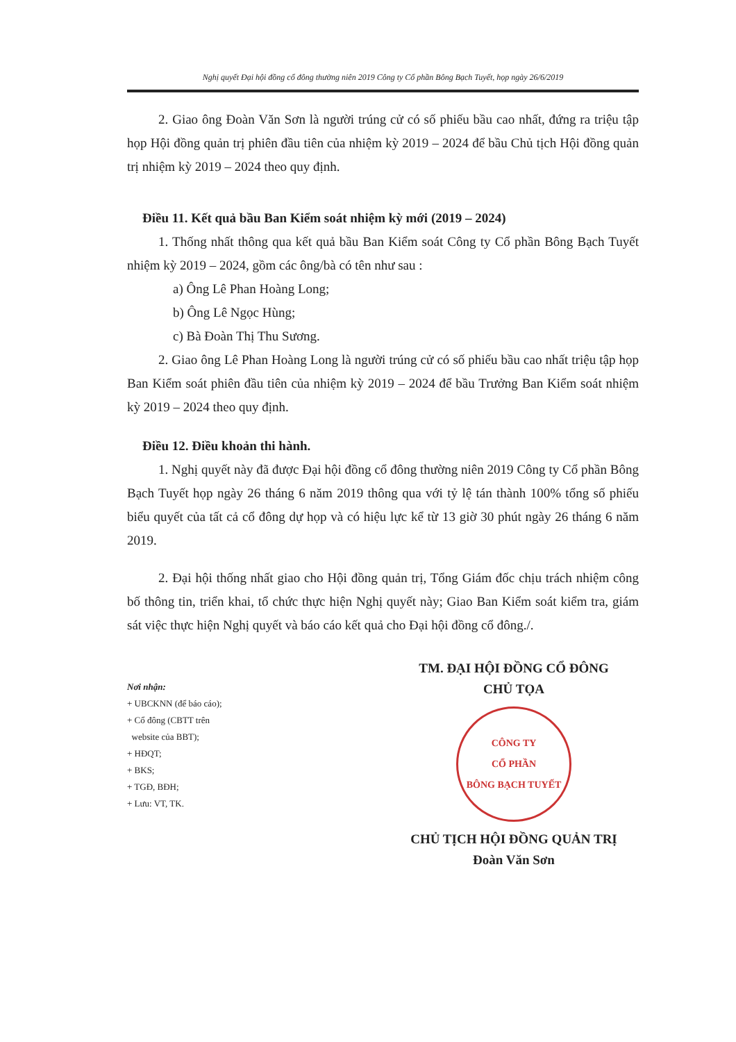Nghị quyết Đại hội đồng cổ đông thường niên 2019 Công ty Cổ phần Bông Bạch Tuyết, họp ngày 26/6/2019
2. Giao ông Đoàn Văn Sơn là người trúng cử có số phiếu bầu cao nhất, đứng ra triệu tập họp Hội đồng quản trị phiên đầu tiên của nhiệm kỳ 2019 – 2024 để bầu Chủ tịch Hội đồng quản trị nhiệm kỳ 2019 – 2024 theo quy định.
Điều 11. Kết quả bầu Ban Kiểm soát nhiệm kỳ mới (2019 – 2024)
1. Thống nhất thông qua kết quả bầu Ban Kiểm soát Công ty Cổ phần Bông Bạch Tuyết nhiệm kỳ 2019 – 2024, gồm các ông/bà có tên như sau :
a) Ông Lê Phan Hoàng Long;
b) Ông Lê Ngọc Hùng;
c) Bà Đoàn Thị Thu Sương.
2. Giao ông Lê Phan Hoàng Long là người trúng cử có số phiếu bầu cao nhất triệu tập họp Ban Kiểm soát phiên đầu tiên của nhiệm kỳ 2019 – 2024 để bầu Trưởng Ban Kiểm soát nhiệm kỳ 2019 – 2024 theo quy định.
Điều 12. Điều khoản thi hành.
1. Nghị quyết này đã được Đại hội đồng cổ đông thường niên 2019 Công ty Cổ phần Bông Bạch Tuyết họp ngày 26 tháng 6 năm 2019 thông qua với tỷ lệ tán thành 100% tổng số phiếu biểu quyết của tất cả cổ đông dự họp và có hiệu lực kể từ 13 giờ 30 phút ngày 26 tháng 6 năm 2019.
2. Đại hội thống nhất giao cho Hội đồng quản trị, Tổng Giám đốc chịu trách nhiệm công bố thông tin, triển khai, tổ chức thực hiện Nghị quyết này; Giao Ban Kiểm soát kiểm tra, giám sát việc thực hiện Nghị quyết và báo cáo kết quả cho Đại hội đồng cổ đông./.
Nơi nhận:
+ UBCKNN (để báo cáo);
+ Cổ đông (CBTT trên
website của BBT);
+ HĐQT;
+ BKS;
+ TGĐ, BĐH;
+ Lưu: VT, TK.
TM. ĐẠI HỘI ĐỒNG CỔ ĐÔNG
CHỦ TỌA
CÔNG TY
CỔ PHẦN
BÔNG BẠCH TUYẾT
CHỦ TỊCH HỘI ĐỒNG QUẢN TRỊ
Đoàn Văn Sơn